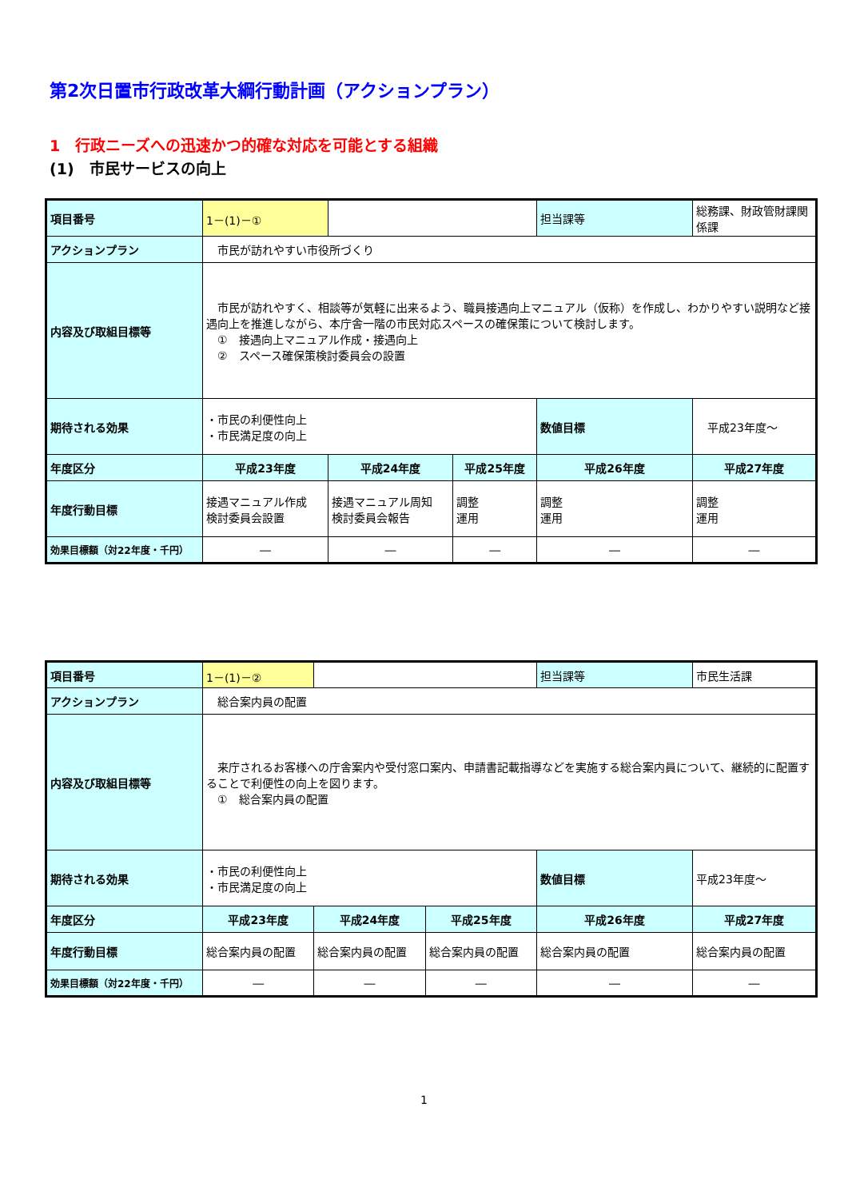第2次日置市行政改革大綱行動計画（アクションプラン）
1　行政ニーズへの迅速かつ的確な対応を可能とする組織
(1)　市民サービスの向上
| 項目番号 | 1－(1)－① | | | 担当課等 | 総務課、財政管財課関係課 |
| アクションプラン | 市民が訪れやすい市役所づくり | | | | |
| 内容及び取組目標等 | 市民が訪れやすく、相談等が気軽に出来るよう、職員接遇向上マニュアル（仮称）を作成し、わかりやすい説明など接遇向上を推進しながら、本庁舎一階の市民対応スペースの確保策について検討します。 ① 接遇向上マニュアル作成・接遇向上 ② スペース確保策検討委員会の設置 | | | | |
| 期待される効果 | ・市民の利便性向上 ・市民満足度の向上 | | | 数値目標 | 平成23年度～ |
| 年度区分 | 平成23年度 | 平成24年度 | 平成25年度 | 平成26年度 | 平成27年度 |
| 年度行動目標 | 接遇マニュアル作成 検討委員会設置 | 接遇マニュアル周知 検討委員会報告 | 調整 運用 | 調整 運用 | 調整 運用 |
| 効果目標額（対22年度・千円） | ― | ― | ― | ― | ― |
| 項目番号 | 1－(1)－② | | | 担当課等 | 市民生活課 |
| アクションプラン | 総合案内員の配置 | | | | |
| 内容及び取組目標等 | 来庁されるお客様への庁舎案内や受付窓口案内、申請書記載指導などを実施する総合案内員について、継続的に配置することで利便性の向上を図ります。 ① 総合案内員の配置 | | | | |
| 期待される効果 | ・市民の利便性向上 ・市民満足度の向上 | | | 数値目標 | 平成23年度～ |
| 年度区分 | 平成23年度 | 平成24年度 | 平成25年度 | 平成26年度 | 平成27年度 |
| 年度行動目標 | 総合案内員の配置 | 総合案内員の配置 | 総合案内員の配置 | 総合案内員の配置 | 総合案内員の配置 |
| 効果目標額（対22年度・千円） | ― | ― | ― | ― | ― |
1